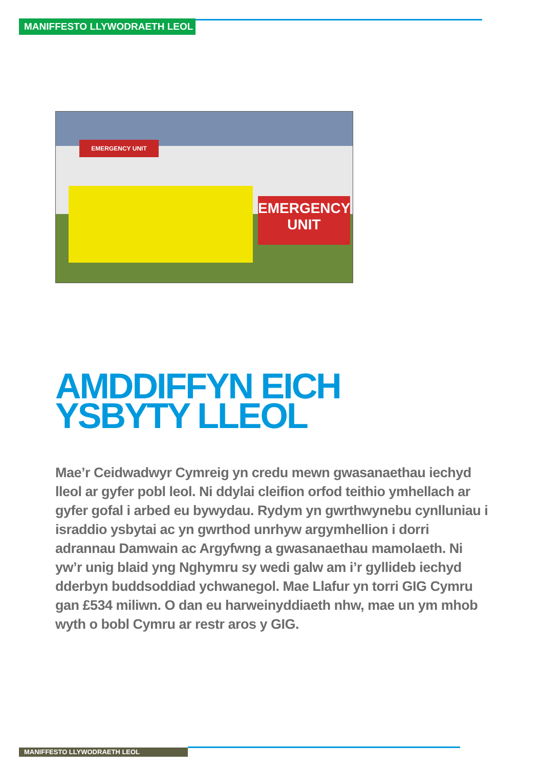MANIFFESTO LLYWODRAETH LEOL
EMERGENCY UNIT
EMERGENCY
UNIT
AMDDIFFYN EICH
YSBYTY LLEOL
Mae’r Ceidwadwyr Cymreig yn credu mewn gwasanaethau iechyd lleol ar gyfer pobl leol. Ni ddylai cleifion orfod teithio ymhellach ar gyfer gofal i arbed eu bywydau. Rydym yn gwrthwynebu cynlluniau i israddio ysbytai ac yn gwrthod unrhyw argymhellion i dorri adrannau Damwain ac Argyfwng a gwasanaethau mamolaeth. Ni yw’r unig blaid yng Nghymru sy wedi galw am i’r gyllideb iechyd dderbyn buddsoddiad ychwanegol. Mae Llafur yn torri GIG Cymru gan £534 miliwn. O dan eu harweinyddiaeth nhw, mae un ym mhob wyth o bobl Cymru ar restr aros y GIG.
MANIFFESTO LLYWODRAETH LEOL